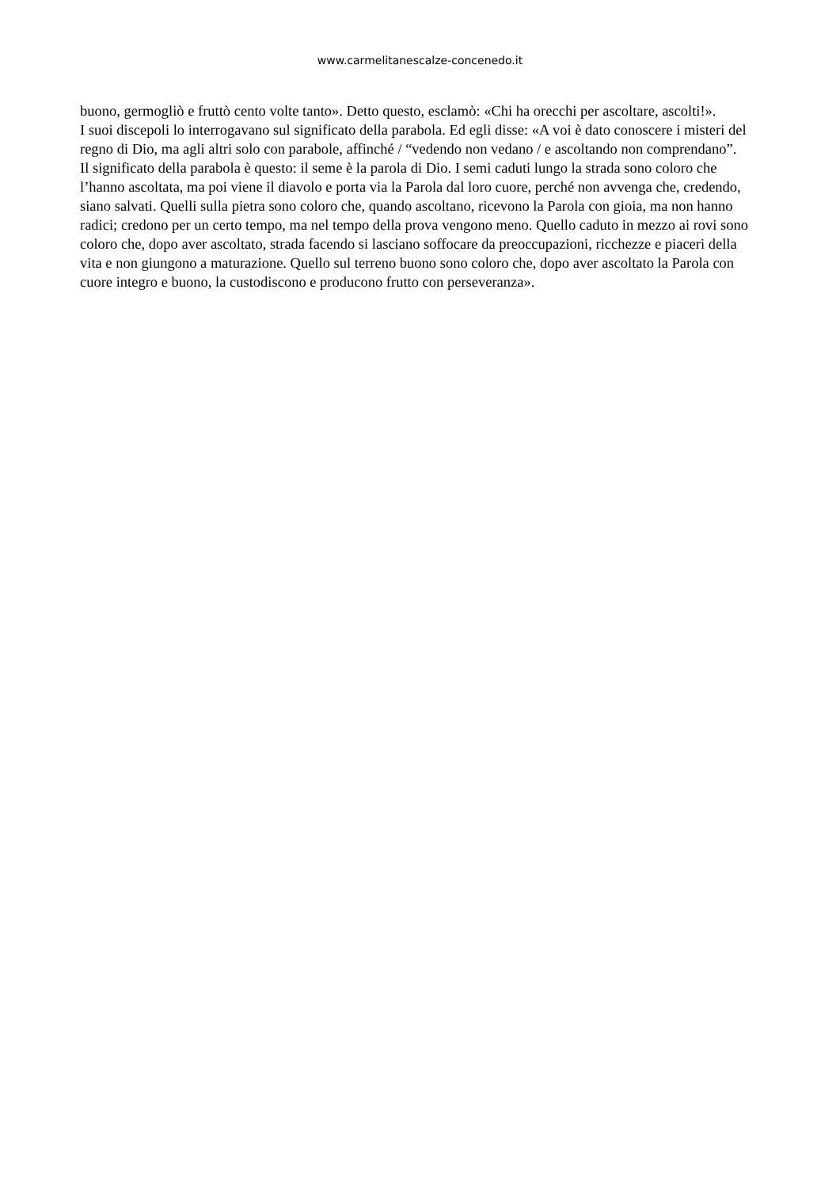www.carmelitanescalze-concenedo.it
buono, germogliò e fruttò cento volte tanto». Detto questo, esclamò: «Chi ha orecchi per ascoltare, ascolti!».
I suoi discepoli lo interrogavano sul significato della parabola. Ed egli disse: «A voi è dato conoscere i misteri del regno di Dio, ma agli altri solo con parabole, affinché / “vedendo non vedano / e ascoltando non comprendano”.
Il significato della parabola è questo: il seme è la parola di Dio. I semi caduti lungo la strada sono coloro che l’hanno ascoltata, ma poi viene il diavolo e porta via la Parola dal loro cuore, perché non avvenga che, credendo, siano salvati. Quelli sulla pietra sono coloro che, quando ascoltano, ricevono la Parola con gioia, ma non hanno radici; credono per un certo tempo, ma nel tempo della prova vengono meno. Quello caduto in mezzo ai rovi sono coloro che, dopo aver ascoltato, strada facendo si lasciano soffocare da preoccupazioni, ricchezze e piaceri della vita e non giungono a maturazione. Quello sul terreno buono sono coloro che, dopo aver ascoltato la Parola con cuore integro e buono, la custodiscono e producono frutto con perseveranza».